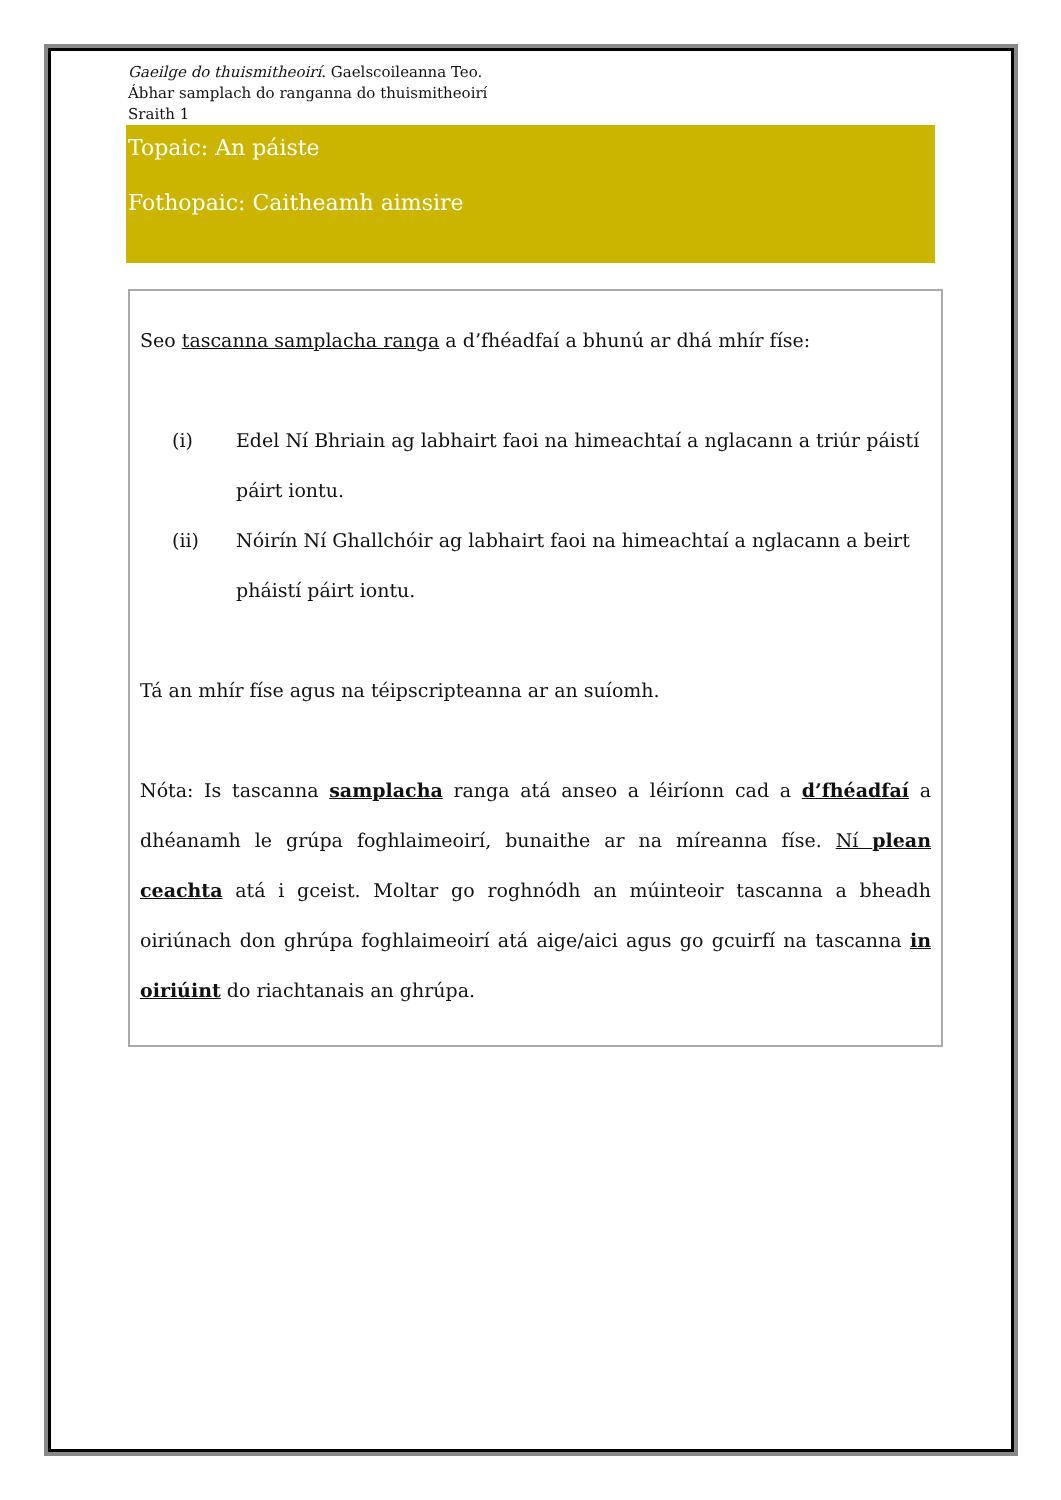Gaeilge do thuismitheoirí. Gaelscoileanna Teo.
Ábhar samplach do ranganna do thuismitheoirí
Sraith 1
Topaic: An páiste
Fothopaic: Caitheamh aimsire
Seo tascanna samplacha ranga a d’fhéadfaí a bhunú ar dhá mhír físe:
(i) Edel Ní Bhriain ag labhairt faoi na himeachtaí a nglacann a triúr páistí páirt iontu.
(ii) Nóirín Ní Ghallchóir ag labhairt faoi na himeachtaí a nglacann a beirt pháistí páirt iontu.
Tá an mhír físe agus na téipscripteanna ar an suíomh.
Nóta: Is tascanna samplacha ranga atá anseo a léiríonn cad a d’fhéadfaí a dhéanamh le grúpa foghlaimeoirí, bunaithe ar na míreanna físe. Ní plean ceachta atá i gceist. Moltar go roghnódh an múinteoir tascanna a bheadh oiriúnach don ghrúpa foghlaimeoirí atá aige/aici agus go gcuirfí na tascanna in oiriúint do riachtanais an ghrúpa.